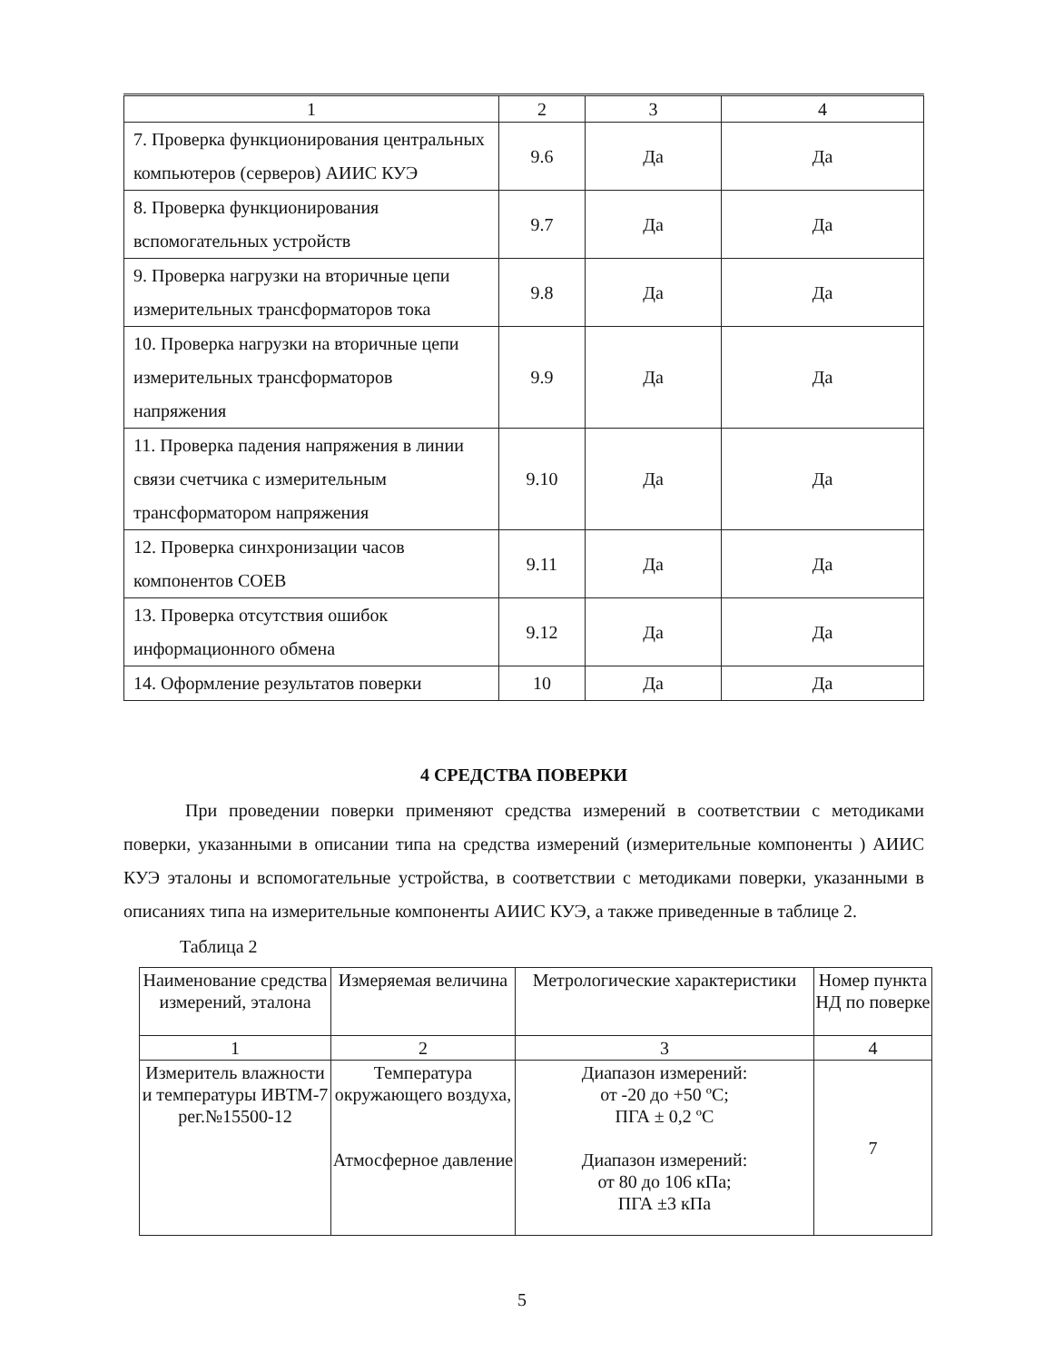| 1 | 2 | 3 | 4 |
| --- | --- | --- | --- |
| 7. Проверка функционирования центральных компьютеров (серверов) АИИС КУЭ | 9.6 | Да | Да |
| 8. Проверка функционирования вспомогательных устройств | 9.7 | Да | Да |
| 9. Проверка нагрузки на вторичные цепи измерительных трансформаторов тока | 9.8 | Да | Да |
| 10. Проверка нагрузки на вторичные цепи измерительных трансформаторов напряжения | 9.9 | Да | Да |
| 11. Проверка падения напряжения в линии связи счетчика с измерительным трансформатором напряжения | 9.10 | Да | Да |
| 12. Проверка синхронизации часов компонентов СОЕВ | 9.11 | Да | Да |
| 13. Проверка отсутствия ошибок информационного обмена | 9.12 | Да | Да |
| 14. Оформление результатов поверки | 10 | Да | Да |
4 СРЕДСТВА ПОВЕРКИ
При проведении поверки применяют средства измерений в соответствии с методиками поверки, указанными в описании типа на средства измерений (измерительные компоненты ) АИИС КУЭ эталоны и вспомогательные устройства, в соответствии с методиками поверки, указанными в описаниях типа на измерительные компоненты АИИС КУЭ, а также приведенные в таблице 2.
Таблица 2
| Наименование средства измерений, эталона | Измеряемая величина | Метрологические характеристики | Номер пункта НД по поверке |
| --- | --- | --- | --- |
| 1 | 2 | 3 | 4 |
| Измеритель влажности и температуры ИВТМ-7 рег.№15500-12 | Температура окружающего воздуха, Атмосферное давление | Диапазон измерений: от -20 до +50 ºС; ПГА ± 0,2 ºС Диапазон измерений: от 80 до 106 кПа; ПГА ±3 кПа | 7 |
5